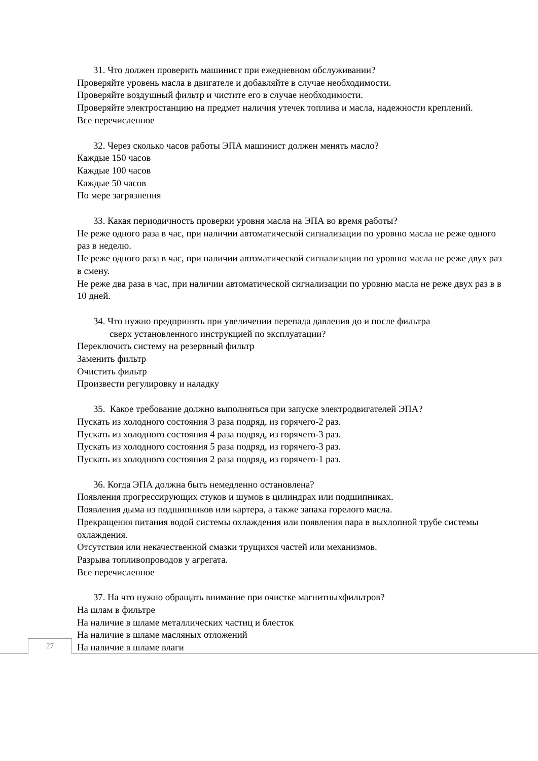31. Что должен проверить машинист при ежедневном обслуживании?
Проверяйте уровень масла в двигателе и добавляйте в случае необходимости.
Проверяйте воздушный фильтр и чистите его в случае необходимости.
Проверяйте электростанцию на предмет наличия утечек топлива и масла, надежности креплений.
Все перечисленное
32. Через сколько часов работы ЭПА машинист должен менять масло?
Каждые 150 часов
Каждые 100 часов
Каждые 50 часов
По мере загрязнения
33. Какая периодичность проверки уровня масла на ЭПА во время работы?
Не реже одного раза в час, при наличии автоматической сигнализации по уровню масла не реже одного раз в неделю.
Не реже одного раза в час, при наличии автоматической сигнализации по уровню масла не реже двух раз в смену.
Не реже два раза в час, при наличии автоматической сигнализации по уровню масла не реже двух раз в в 10 дней.
34. Что нужно предпринять при увеличении перепада давления до и после фильтра
сверх установленного инструкцией по эксплуатации?
Переключить систему на резервный фильтр
Заменить фильтр
Очистить фильтр
Произвести регулировку и наладку
35. Какое требование должно выполняться при запуске электродвигателей ЭПА?
Пускать из холодного состояния 3 раза подряд, из горячего-2 раз.
Пускать из холодного состояния 4 раза подряд, из горячего-3 раз.
Пускать из холодного состояния 5 раза подряд, из горячего-3 раз.
Пускать из холодного состояния 2 раза подряд, из горячего-1 раз.
36. Когда ЭПА должна быть немедленно остановлена?
Появления прогрессирующих стуков и шумов в цилиндрах или подшипниках.
Появления дыма из подшипников или картера, а также запаха горелого масла.
Прекращения питания водой системы охлаждения или появления пара в выхлопной трубе системы охлаждения.
Отсутствия или некачественной смазки трущихся частей или механизмов.
Разрыва топливопроводов у агрегата.
Все перечисленное
37. На что нужно обращать внимание при очистке магнитныхфильтров?
На шлам в фильтре
На наличие в шламе металлических частиц и блесток
На наличие в шламе масляных отложений
На наличие в шламе влаги
27